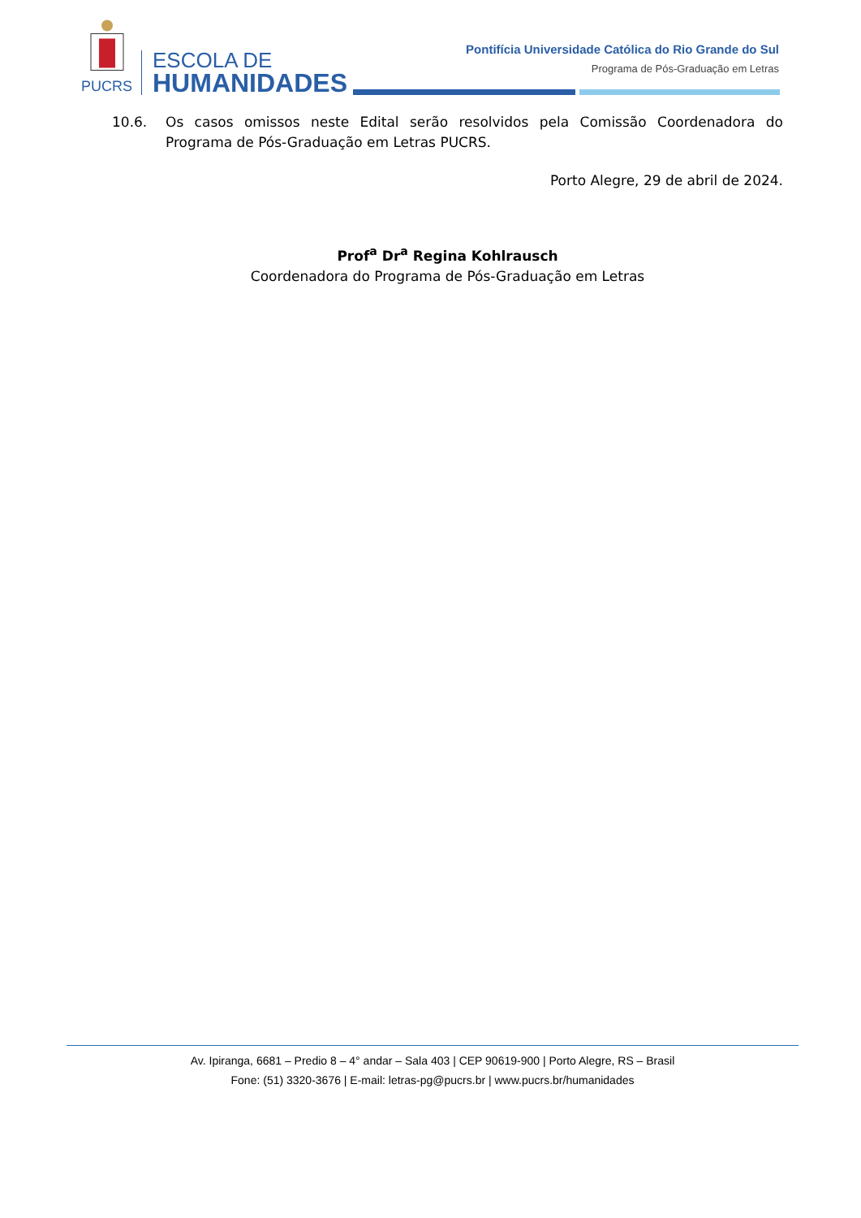PUCRS
ESCOLA DE
HUMANIDADES
Pontifícia Universidade Católica do Rio Grande do Sul
Programa de Pós-Graduação em Letras
10.6. Os casos omissos neste Edital serão resolvidos pela Comissão Coordenadora do Programa de Pós-Graduação em Letras PUCRS.
Porto Alegre, 29 de abril de 2024.
Prof<sup>a</sup> Dr<sup>a</sup> Regina Kohlrausch
Coordenadora do Programa de Pós-Graduação em Letras
Av. Ipiranga, 6681 – Predio 8 – 4° andar – Sala 403 | CEP 90619-900 | Porto Alegre, RS – Brasil
Fone: (51) 3320-3676 | E-mail: letras-pg@pucrs.br | www.pucrs.br/humanidades